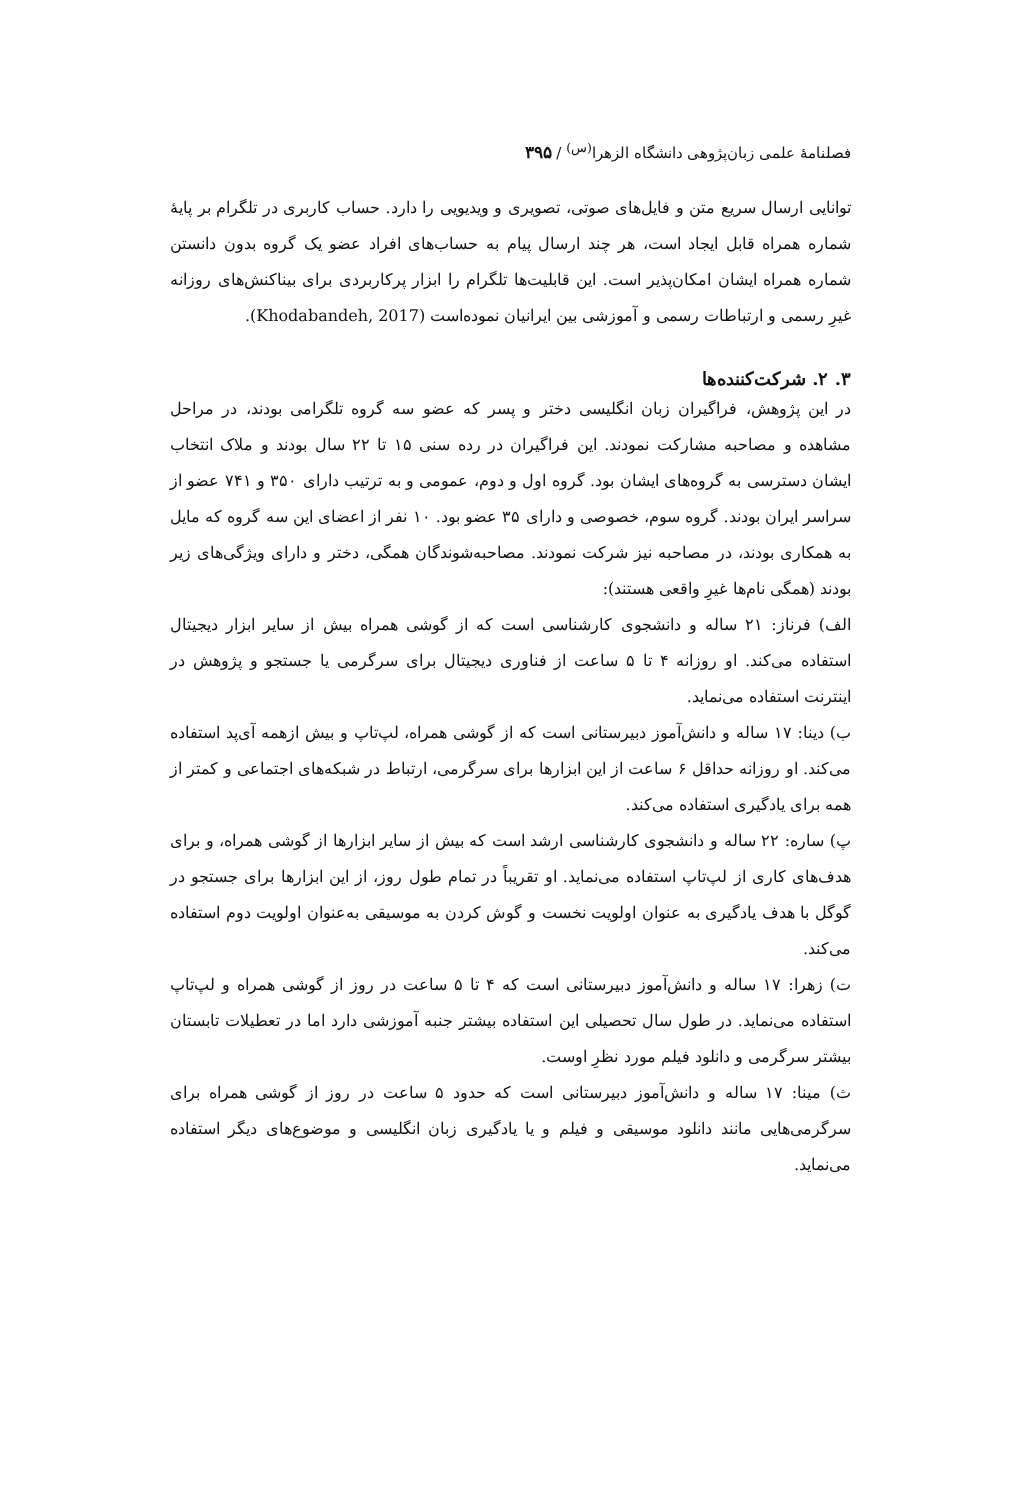فصلنامۀ علمی زبان‌پژوهی دانشگاه الزهرا<sup>(س)</sup> / ۳۹۵
توانایی ارسال سریع متن و فایل‌های صوتی، تصویری و ویدیویی را دارد. حساب کاربری در تلگرام بر پایۀ شماره همراه قابل ایجاد است، هر چند ارسال پیام به حساب‌های افراد عضو یک گروه بدون دانستن شماره همراه ایشان امکان‌پذیر است. این قابلیت‌ها تلگرام را ابزار پرکاربردی برای بیناکنش‌های روزانه غیرِ رسمی و ارتباطات رسمی و آموزشی بین ایرانیان نموده‌است (Khodabandeh, 2017).
۳. ۲. شرکت‌کننده‌ها
در این پژوهش، فراگیران زبان انگلیسی دختر و پسر که عضو سه گروه تلگرامی بودند، در مراحل مشاهده و مصاحبه مشارکت نمودند. این فراگیران در رده سنی ۱۵ تا ۲۲ سال بودند و ملاک انتخاب ایشان دسترسی به گروه‌های ایشان بود. گروه اول و دوم، عمومی و به ترتیب دارای ۳۵۰ و ۷۴۱ عضو از سراسر ایران بودند. گروه سوم، خصوصی و دارای ۳۵ عضو بود. ۱۰ نفر از اعضای این سه گروه که مایل به همکاری بودند، در مصاحبه نیز شرکت نمودند. مصاحبه‌شوندگان همگی، دختر و دارای ویژگی‌های زیر بودند (همگی نام‌ها غیرِ واقعی هستند):
الف) فرناز: ۲۱ ساله و دانشجوی کارشناسی است که از گوشی همراه بیش از سایر ابزار دیجیتال استفاده می‌کند. او روزانه ۴ تا ۵ ساعت از فناوری دیجیتال برای سرگرمی یا جستجو و پژوهش در اینترنت استفاده می‌نماید.
ب) دینا: ۱۷ ساله و دانش‌آموز دبیرستانی است که از گوشی همراه، لپ‌تاپ و بیش ازهمه آی‌پد استفاده می‌کند. او روزانه حداقل ۶ ساعت از این ابزارها برای سرگرمی، ارتباط در شبکه‌های اجتماعی و کمتر از همه برای یادگیری استفاده می‌کند.
پ) ساره: ۲۲ ساله و دانشجوی کارشناسی ارشد است که بیش از سایر ابزارها از گوشی همراه، و برای هدف‌های کاری از لپ‌تاپ استفاده می‌نماید. او تقریباً در تمام طول روز، از این ابزارها برای جستجو در گوگل با هدف یادگیری به عنوان اولویت نخست و گوش کردن به موسیقی به‌عنوان اولویت دوم استفاده می‌کند.
ت) زهرا: ۱۷ ساله و دانش‌آموز دبیرستانی است که ۴ تا ۵ ساعت در روز از گوشی همراه و لپ‌تاپ استفاده می‌نماید. در طول سال تحصیلی این استفاده بیشتر جنبه آموزشی دارد اما در تعطیلات تابستان بیشتر سرگرمی و دانلود فیلم مورد نظرِ اوست.
ث) مینا: ۱۷ ساله و دانش‌آموز دبیرستانی است که حدود ۵ ساعت در روز از گوشی همراه برای سرگرمی‌هایی مانند دانلود موسیقی و فیلم و یا یادگیری زبان انگلیسی و موضوع‌های دیگر استفاده می‌نماید.